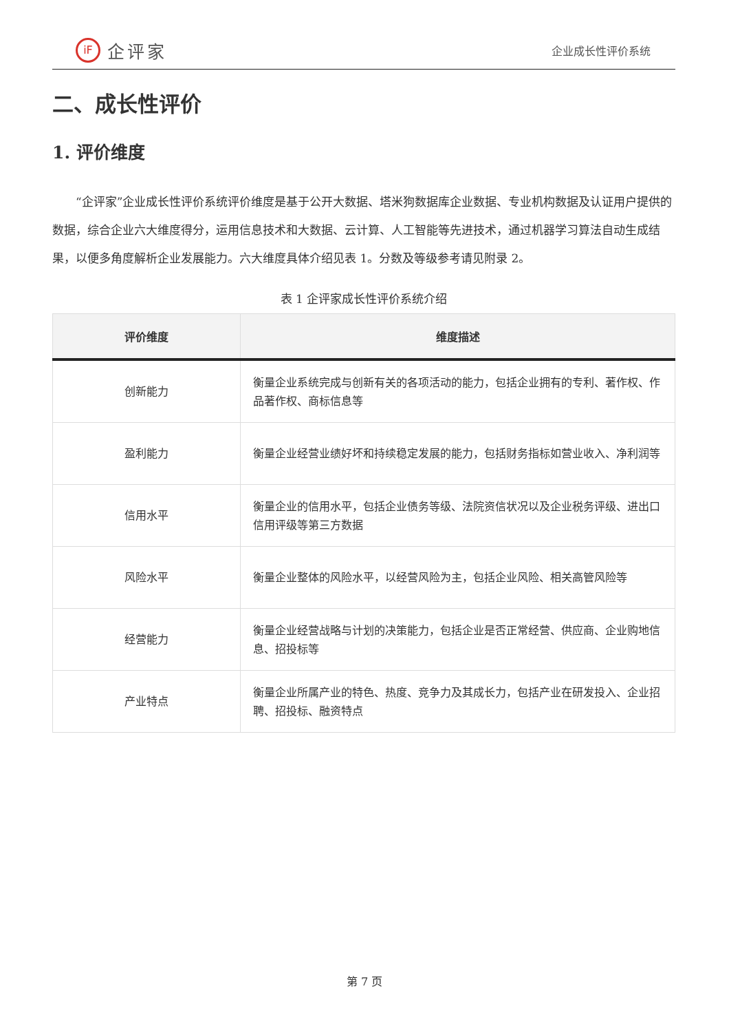iF
企评家
企业成长性评价系统
二、成长性评价
1. 评价维度
“企评家”企业成长性评价系统评价维度是基于公开大数据、塔米狗数据库企业数据、专业机构数据及认证用户提供的数据，综合企业六大维度得分，运用信息技术和大数据、云计算、人工智能等先进技术，通过机器学习算法自动生成结果，以便多角度解析企业发展能力。六大维度具体介绍见表 1。分数及等级参考请见附录 2。
表 1 企评家成长性评价系统介绍
| 评价维度 | 维度描述 |
| --- | --- |
| 创新能力 | 衡量企业系统完成与创新有关的各项活动的能力，包括企业拥有的专利、著作权、作品著作权、商标信息等 |
| 盈利能力 | 衡量企业经营业绩好坏和持续稳定发展的能力，包括财务指标如营业收入、净利润等 |
| 信用水平 | 衡量企业的信用水平，包括企业债务等级、法院资信状况以及企业税务评级、进出口信用评级等第三方数据 |
| 风险水平 | 衡量企业整体的风险水平，以经营风险为主，包括企业风险、相关高管风险等 |
| 经营能力 | 衡量企业经营战略与计划的决策能力，包括企业是否正常经营、供应商、企业购地信息、招投标等 |
| 产业特点 | 衡量企业所属产业的特色、热度、竞争力及其成长力，包括产业在研发投入、企业招聘、招投标、融资特点 |
第 7 页